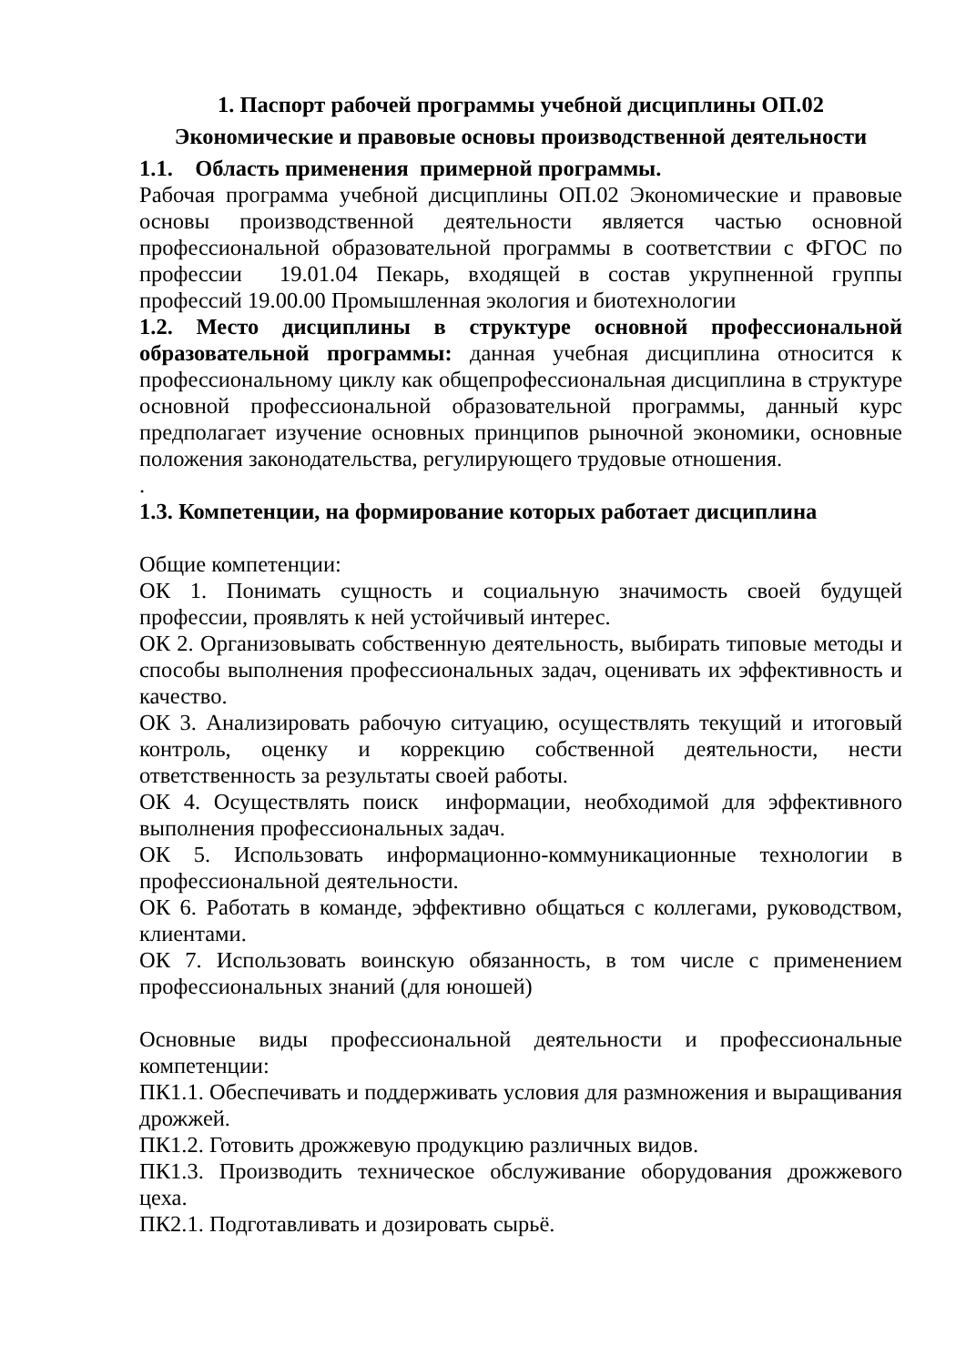1. Паспорт рабочей программы учебной дисциплины ОП.02
Экономические и правовые основы производственной деятельности
1.1. Область применения примерной программы.
Рабочая программа учебной дисциплины ОП.02 Экономические и правовые основы производственной деятельности является частью основной профессиональной образовательной программы в соответствии с ФГОС по профессии 19.01.04 Пекарь, входящей в состав укрупненной группы профессий 19.00.00 Промышленная экология и биотехнологии
1.2. Место дисциплины в структуре основной профессиональной образовательной программы: данная учебная дисциплина относится к профессиональному циклу как общепрофессиональная дисциплина в структуре основной профессиональной образовательной программы, данный курс предполагает изучение основных принципов рыночной экономики, основные положения законодательства, регулирующего трудовые отношения.
.
1.3. Компетенции, на формирование которых работает дисциплина
Общие компетенции:
ОК 1. Понимать сущность и социальную значимость своей будущей профессии, проявлять к ней устойчивый интерес.
ОК 2. Организовывать собственную деятельность, выбирать типовые методы и способы выполнения профессиональных задач, оценивать их эффективность и качество.
ОК 3. Анализировать рабочую ситуацию, осуществлять текущий и итоговый контроль, оценку и коррекцию собственной деятельности, нести ответственность за результаты своей работы.
ОК 4. Осуществлять поиск информации, необходимой для эффективного выполнения профессиональных задач.
ОК 5. Использовать информационно-коммуникационные технологии в профессиональной деятельности.
ОК 6. Работать в команде, эффективно общаться с коллегами, руководством, клиентами.
ОК 7. Использовать воинскую обязанность, в том числе с применением профессиональных знаний (для юношей)
Основные виды профессиональной деятельности и профессиональные компетенции:
ПК1.1. Обеспечивать и поддерживать условия для размножения и выращивания дрожжей.
ПК1.2. Готовить дрожжевую продукцию различных видов.
ПК1.3. Производить техническое обслуживание оборудования дрожжевого цеха.
ПК2.1. Подготавливать и дозировать сырьё.